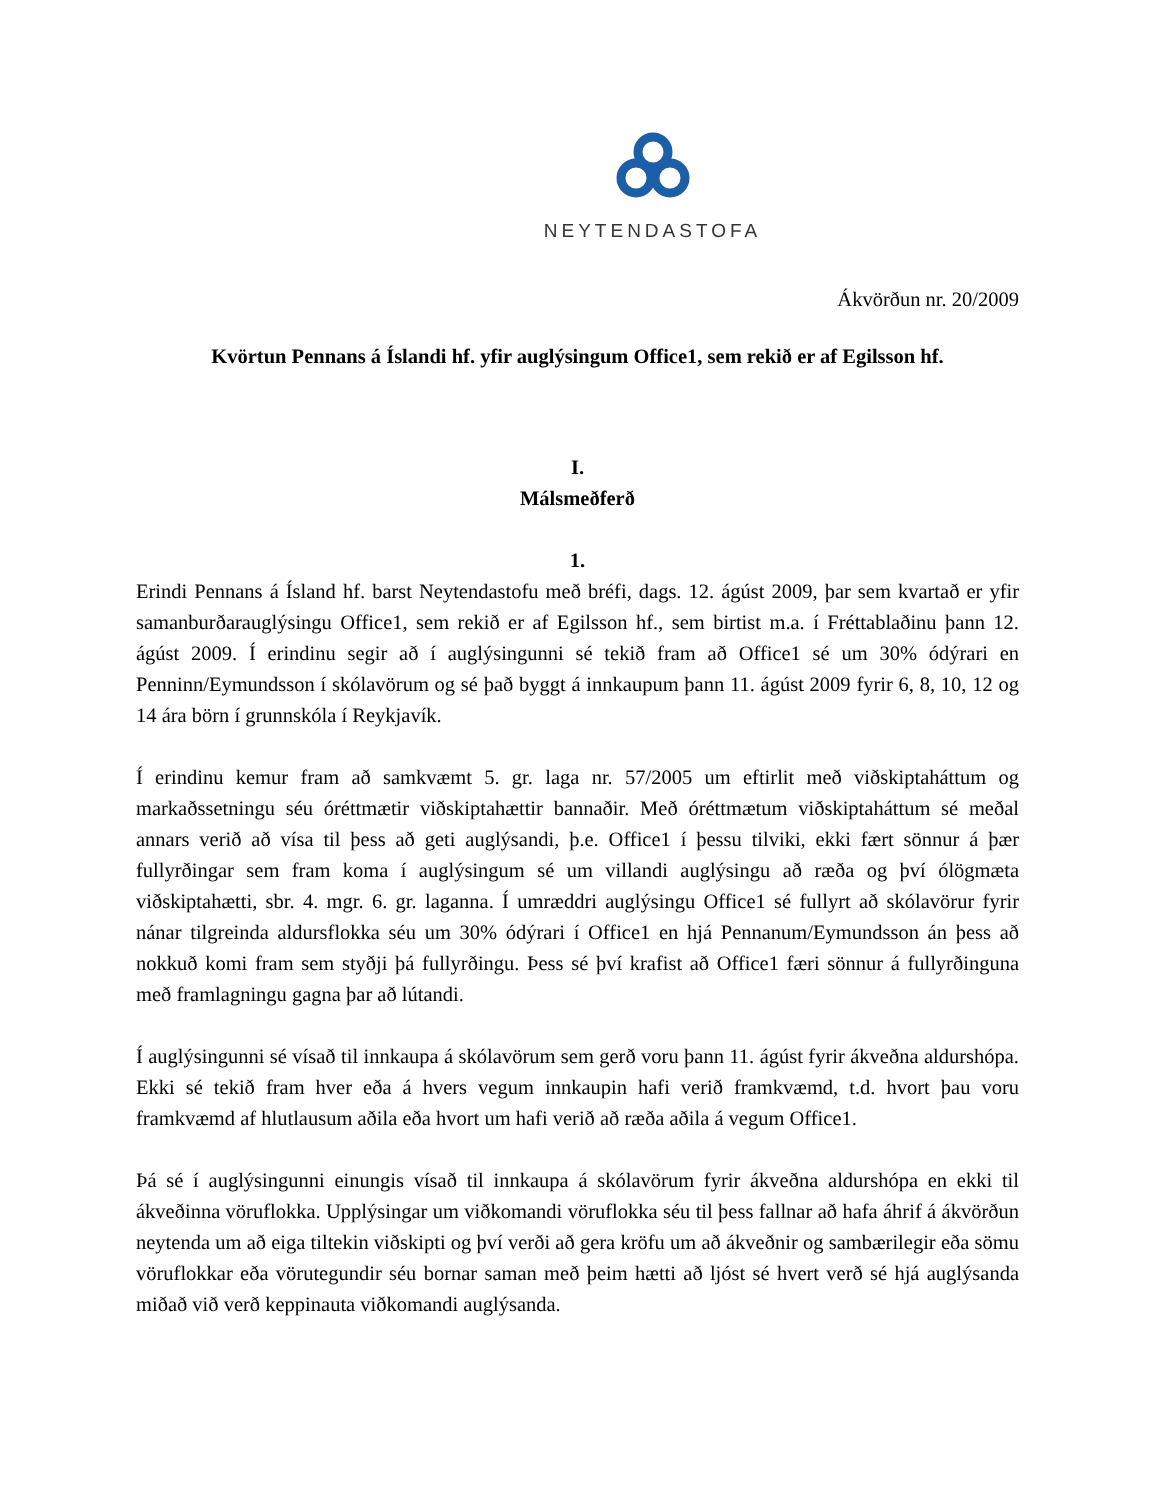NEYTENDASTOFA
Ákvörðun nr. 20/2009
Kvörtun Pennans á Íslandi hf. yfir auglýsingum Office1, sem rekið er af Egilsson hf.
I.
Málsmeðferð
1.
Erindi Pennans á Ísland hf. barst Neytendastofu með bréfi, dags. 12. ágúst 2009, þar sem kvartað er yfir samanburðarauglýsingu Office1, sem rekið er af Egilsson hf., sem birtist m.a. í Fréttablaðinu þann 12. ágúst 2009. Í erindinu segir að í auglýsingunni sé tekið fram að Office1 sé um 30% ódýrari en Penninn/Eymundsson í skólavörum og sé það byggt á innkaupum þann 11. ágúst 2009 fyrir 6, 8, 10, 12 og 14 ára börn í grunnskóla í Reykjavík.
Í erindinu kemur fram að samkvæmt 5. gr. laga nr. 57/2005 um eftirlit með viðskiptaháttum og markaðssetningu séu óréttmætir viðskiptahættir bannaðir. Með óréttmætum viðskiptaháttum sé meðal annars verið að vísa til þess að geti auglýsandi, þ.e. Office1 í þessu tilviki, ekki fært sönnur á þær fullyrðingar sem fram koma í auglýsingum sé um villandi auglýsingu að ræða og því ólögmæta viðskiptahætti, sbr. 4. mgr. 6. gr. laganna. Í umræddri auglýsingu Office1 sé fullyrt að skólavörur fyrir nánar tilgreinda aldursflokka séu um 30% ódýrari í Office1 en hjá Pennanum/Eymundsson án þess að nokkuð komi fram sem styðji þá fullyrðingu. Þess sé því krafist að Office1 færi sönnur á fullyrðinguna með framlagningu gagna þar að lútandi.
Í auglýsingunni sé vísað til innkaupa á skólavörum sem gerð voru þann 11. ágúst fyrir ákveðna aldurshópa. Ekki sé tekið fram hver eða á hvers vegum innkaupin hafi verið framkvæmd, t.d. hvort þau voru framkvæmd af hlutlausum aðila eða hvort um hafi verið að ræða aðila á vegum Office1.
Þá sé í auglýsingunni einungis vísað til innkaupa á skólavörum fyrir ákveðna aldurshópa en ekki til ákveðinna vöruflokka. Upplýsingar um viðkomandi vöruflokka séu til þess fallnar að hafa áhrif á ákvörðun neytenda um að eiga tiltekin viðskipti og því verði að gera kröfu um að ákveðnir og sambærilegir eða sömu vöruflokkar eða vörutegundir séu bornar saman með þeim hætti að ljóst sé hvert verð sé hjá auglýsanda miðað við verð keppinauta viðkomandi auglýsanda.